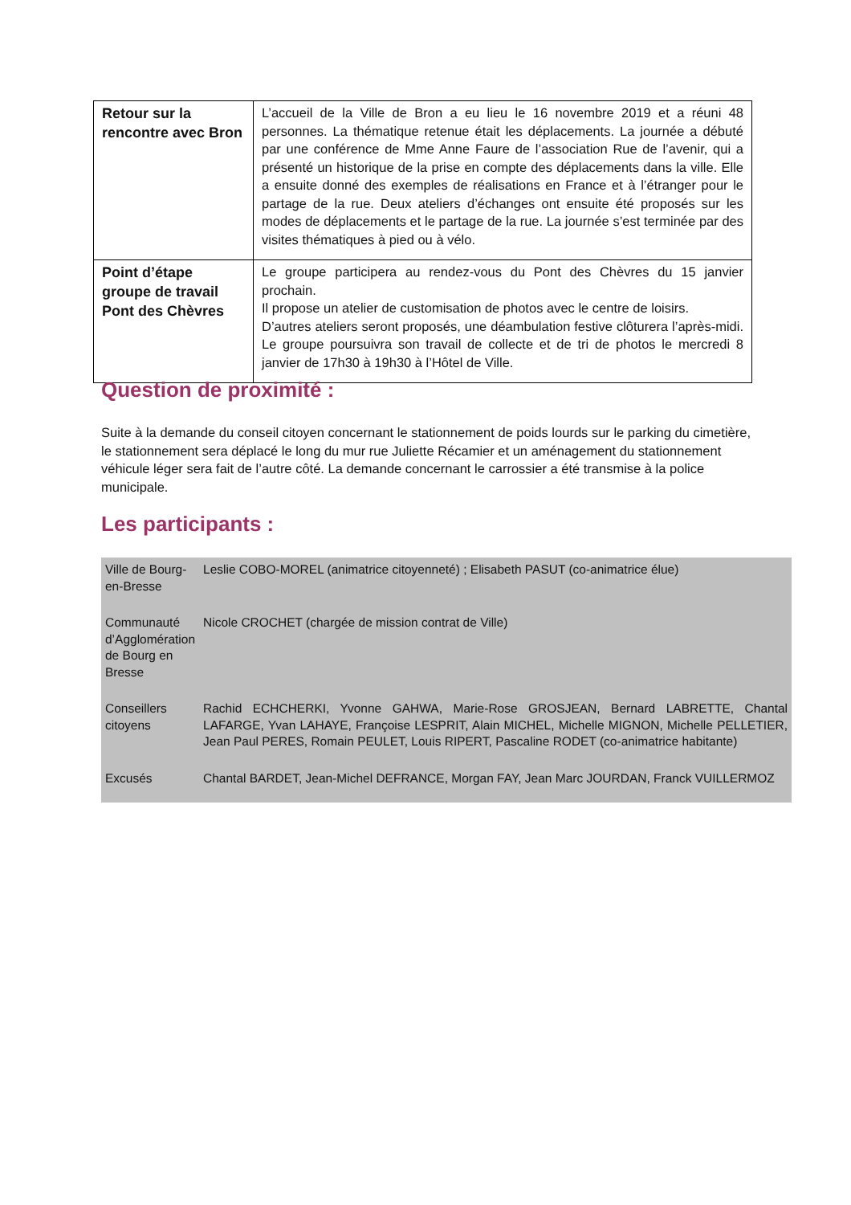| Retour sur la rencontre avec Bron | L’accueil de la Ville de Bron a eu lieu le 16 novembre 2019 et a réuni 48 personnes. La thématique retenue était les déplacements. La journée a débuté par une conférence de Mme Anne Faure de l’association Rue de l’avenir, qui a présenté un historique de la prise en compte des déplacements dans la ville. Elle a ensuite donné des exemples de réalisations en France et à l’étranger pour le partage de la rue. Deux ateliers d’échanges ont ensuite été proposés sur les modes de déplacements et le partage de la rue. La journée s’est terminée par des visites thématiques à pied ou à vélo. |
| Point d’étape groupe de travail Pont des Chèvres | Le groupe participera au rendez-vous du Pont des Chèvres du 15 janvier prochain. Il propose un atelier de customisation de photos avec le centre de loisirs. D’autres ateliers seront proposés, une déambulation festive clôturera l’après-midi. Le groupe poursuivra son travail de collecte et de tri de photos le mercredi 8 janvier de 17h30 à 19h30 à l’Hôtel de Ville. |
Question de proximité :
Suite à la demande du conseil citoyen concernant le stationnement de poids lourds sur le parking du cimetière, le stationnement sera déplacé le long du mur rue Juliette Récamier et un aménagement du stationnement véhicule léger sera fait de l’autre côté. La demande concernant le carrossier a été transmise à la police municipale.
Les participants :
| Ville de Bourg-en-Bresse | Leslie COBO-MOREL (animatrice citoyenneté) ; Elisabeth PASUT (co-animatrice élue) |
| Communauté d’Agglomération de Bourg en Bresse | Nicole CROCHET (chargée de mission contrat de Ville) |
| Conseillers citoyens | Rachid ECHCHERKI, Yvonne GAHWA, Marie-Rose GROSJEAN, Bernard LABRETTE, Chantal LAFARGE, Yvan LAHAYE, Françoise LESPRIT, Alain MICHEL, Michelle MIGNON, Michelle PELLETIER, Jean Paul PERES, Romain PEULET, Louis RIPERT, Pascaline RODET (co-animatrice habitante) |
| Excusés | Chantal BARDET, Jean-Michel DEFRANCE, Morgan FAY, Jean Marc JOURDAN, Franck VUILLERMOZ |